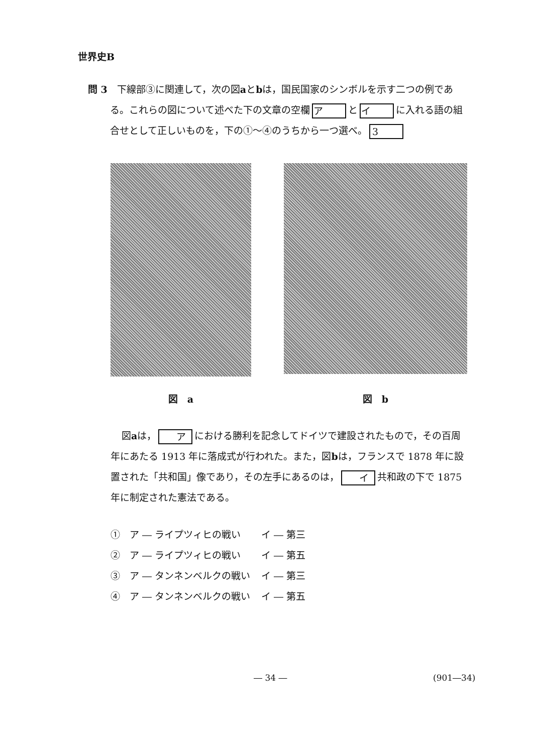世界史B
問 3　下線部③に関連して，次の図aとbは，国民国家のシンボルを示す二つの例である。これらの図について述べた下の文章の空欄 ア と イ に入れる語の組合せとして正しいものを，下の①～④のうちから一つ選べ。 3
図　a
図　b
図aは， ア における勝利を記念してドイツで建設されたもので，その百周年にあたる 1913 年に落成式が行われた。また，図bは，フランスで 1878 年に設置された「共和国」像であり，その左手にあるのは， イ 共和政の下で 1875 年に制定された憲法である。
①　ア ― ライプツィヒの戦い イ ― 第三
②　ア ― ライプツィヒの戦い イ ― 第五
③　ア ― タンネンベルクの戦い イ ― 第三
④　ア ― タンネンベルクの戦い イ ― 第五
― 34 ― (901―34)